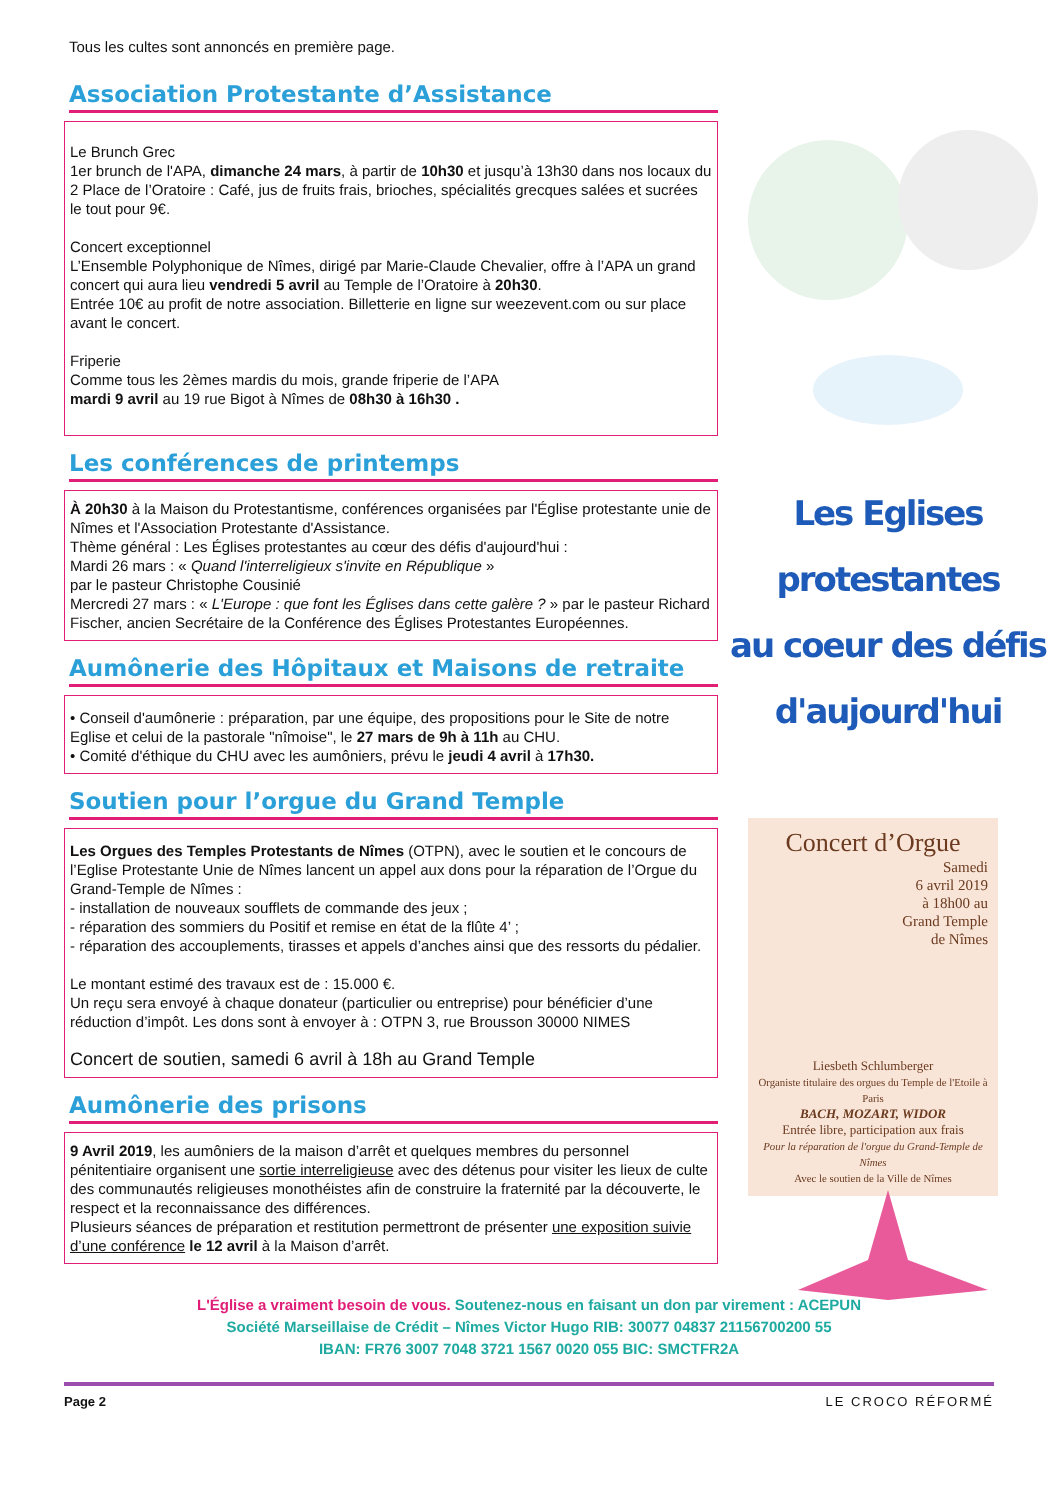Tous les cultes sont annoncés en première page.
Association Protestante d’Assistance
Le Brunch Grec
1er brunch de l'APA, dimanche 24 mars, à partir de 10h30 et jusqu’à 13h30 dans nos locaux du 2 Place de l’Oratoire : Café, jus de fruits frais, brioches, spécialités grecques salées et sucrées le tout pour 9€.
Concert exceptionnel
L’Ensemble Polyphonique de Nîmes, dirigé par Marie-Claude Chevalier, offre à l’APA un grand concert qui aura lieu vendredi 5 avril au Temple de l’Oratoire à 20h30.
Entrée 10€ au profit de notre association. Billetterie en ligne sur weezevent.com ou sur place avant le concert.
Friperie
Comme tous les 2èmes mardis du mois, grande friperie de l’APA
mardi 9 avril au 19 rue Bigot à Nîmes de 08h30 à 16h30 .
Les conférences de printemps
À 20h30 à la Maison du Protestantisme, conférences organisées par l'Église protestante unie de Nîmes et l'Association Protestante d'Assistance.
Thème général : Les Églises protestantes au cœur des défis d'aujourd'hui :
Mardi 26 mars : « Quand l'interreligieux s'invite en République »
par le pasteur Christophe Cousinié
Mercredi 27 mars : « L'Europe : que font les Églises dans cette galère ? » par le pasteur Richard Fischer, ancien Secrétaire de la Conférence des Églises Protestantes Européennes.
Aumônerie des Hôpitaux et Maisons de retraite
• Conseil d'aumônerie : préparation, par une équipe, des propositions pour le Site de notre Eglise et celui de la pastorale "nîmoise", le 27 mars de 9h à 11h au CHU.
• Comité d'éthique du CHU avec les aumôniers, prévu le jeudi 4 avril à 17h30.
Soutien pour l’orgue du Grand Temple
Les Orgues des Temples Protestants de Nîmes (OTPN), avec le soutien et le concours de l’Eglise Protestante Unie de Nîmes lancent un appel aux dons pour la réparation de l’Orgue du Grand-Temple de Nîmes :
- installation de nouveaux soufflets de commande des jeux ;
- réparation des sommiers du Positif et remise en état de la flûte 4’ ;
- réparation des accouplements, tirasses et appels d’anches ainsi que des ressorts du pédalier.
Le montant estimé des travaux est de : 15.000 €.
Un reçu sera envoyé à chaque donateur (particulier ou entreprise) pour bénéficier d’une réduction d’impôt. Les dons sont à envoyer à : OTPN 3, rue Brousson 30000 NIMES
Concert de soutien, samedi 6 avril à 18h au Grand Temple
Aumônerie des prisons
9 Avril 2019, les aumôniers de la maison d’arrêt et quelques membres du personnel pénitentiaire organisent une sortie interreligieuse avec des détenus pour visiter les lieux de culte des communautés religieuses monothéistes afin de construire la fraternité par la découverte, le respect et la reconnaissance des différences.
Plusieurs séances de préparation et restitution permettront de présenter une exposition suivie d’une conférence le 12 avril à la Maison d’arrêt.
Les Eglises protestantes
au coeur des défis
d'aujourd'hui
Concert d’Orgue
Samedi
6 avril 2019
à 18h00 au
Grand Temple
de Nîmes
Liesbeth Schlumberger
Organiste titulaire des orgues du Temple de l'Etoile à Paris
BACH, MOZART, WIDOR
Entrée libre, participation aux frais
Pour la réparation de l'orgue du Grand-Temple de Nîmes
Avec le soutien de la Ville de Nîmes
L'Église a vraiment besoin de vous. Soutenez-nous en faisant un don par virement : ACEPUN
Société Marseillaise de Crédit – Nîmes Victor Hugo RIB: 30077 04837 21156700200 55
IBAN: FR76 3007 7048 3721 1567 0020 055 BIC: SMCTFR2A
Page 2 LE CROCO RÉFORMÉ